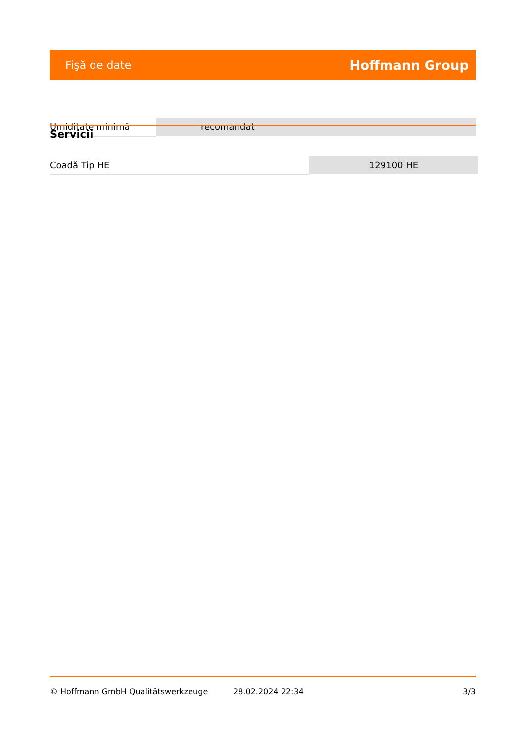Fişă de date Hoffmann Group
Umiditate minimă recomandat
Servicii
| Coadă Tip HE | 129100 HE |
© Hoffmann GmbH Qualitätswerkzeuge 28.02.2024 22:34 3/3